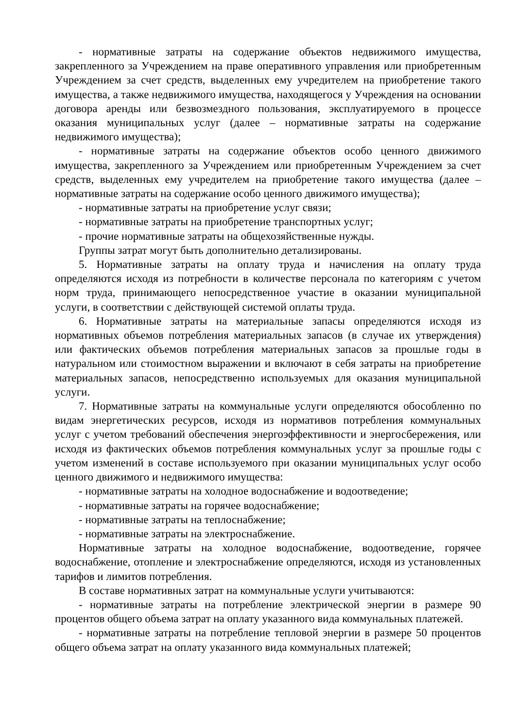- нормативные затраты на содержание объектов недвижимого имущества, закрепленного за Учреждением на праве оперативного управления или приобретенным Учреждением за счет средств, выделенных ему учредителем на приобретение такого имущества, а также недвижимого имущества, находящегося у Учреждения на основании договора аренды или безвозмездного пользования, эксплуатируемого в процессе оказания муниципальных услуг (далее – нормативные затраты на содержание недвижимого имущества);
- нормативные затраты на содержание объектов особо ценного движимого имущества, закрепленного за Учреждением или приобретенным Учреждением за счет средств, выделенных ему учредителем на приобретение такого имущества (далее – нормативные затраты на содержание особо ценного движимого имущества);
- нормативные затраты на приобретение услуг связи;
- нормативные затраты на приобретение транспортных услуг;
- прочие нормативные затраты на общехозяйственные нужды.
Группы затрат могут быть дополнительно детализированы.
5. Нормативные затраты на оплату труда и начисления на оплату труда определяются исходя из потребности в количестве персонала по категориям с учетом норм труда, принимающего непосредственное участие в оказании муниципальной услуги, в соответствии с действующей системой оплаты труда.
6. Нормативные затраты на материальные запасы определяются исходя из нормативных объемов потребления материальных запасов (в случае их утверждения) или фактических объемов потребления материальных запасов за прошлые годы в натуральном или стоимостном выражении и включают в себя затраты на приобретение материальных запасов, непосредственно используемых для оказания муниципальной услуги.
7. Нормативные затраты на коммунальные услуги определяются обособленно по видам энергетических ресурсов, исходя из нормативов потребления коммунальных услуг с учетом требований обеспечения энергоэффективности и энергосбережения, или исходя из фактических объемов потребления коммунальных услуг за прошлые годы с учетом изменений в составе используемого при оказании муниципальных услуг особо ценного движимого и недвижимого имущества:
- нормативные затраты на холодное водоснабжение и водоотведение;
- нормативные затраты на горячее водоснабжение;
- нормативные затраты на теплоснабжение;
- нормативные затраты на электроснабжение.
Нормативные затраты на холодное водоснабжение, водоотведение, горячее водоснабжение, отопление и электроснабжение определяются, исходя из установленных тарифов и лимитов потребления.
В составе нормативных затрат на коммунальные услуги учитываются:
- нормативные затраты на потребление электрической энергии в размере 90 процентов общего объема затрат на оплату указанного вида коммунальных платежей.
- нормативные затраты на потребление тепловой энергии в размере 50 процентов общего объема затрат на оплату указанного вида коммунальных платежей;